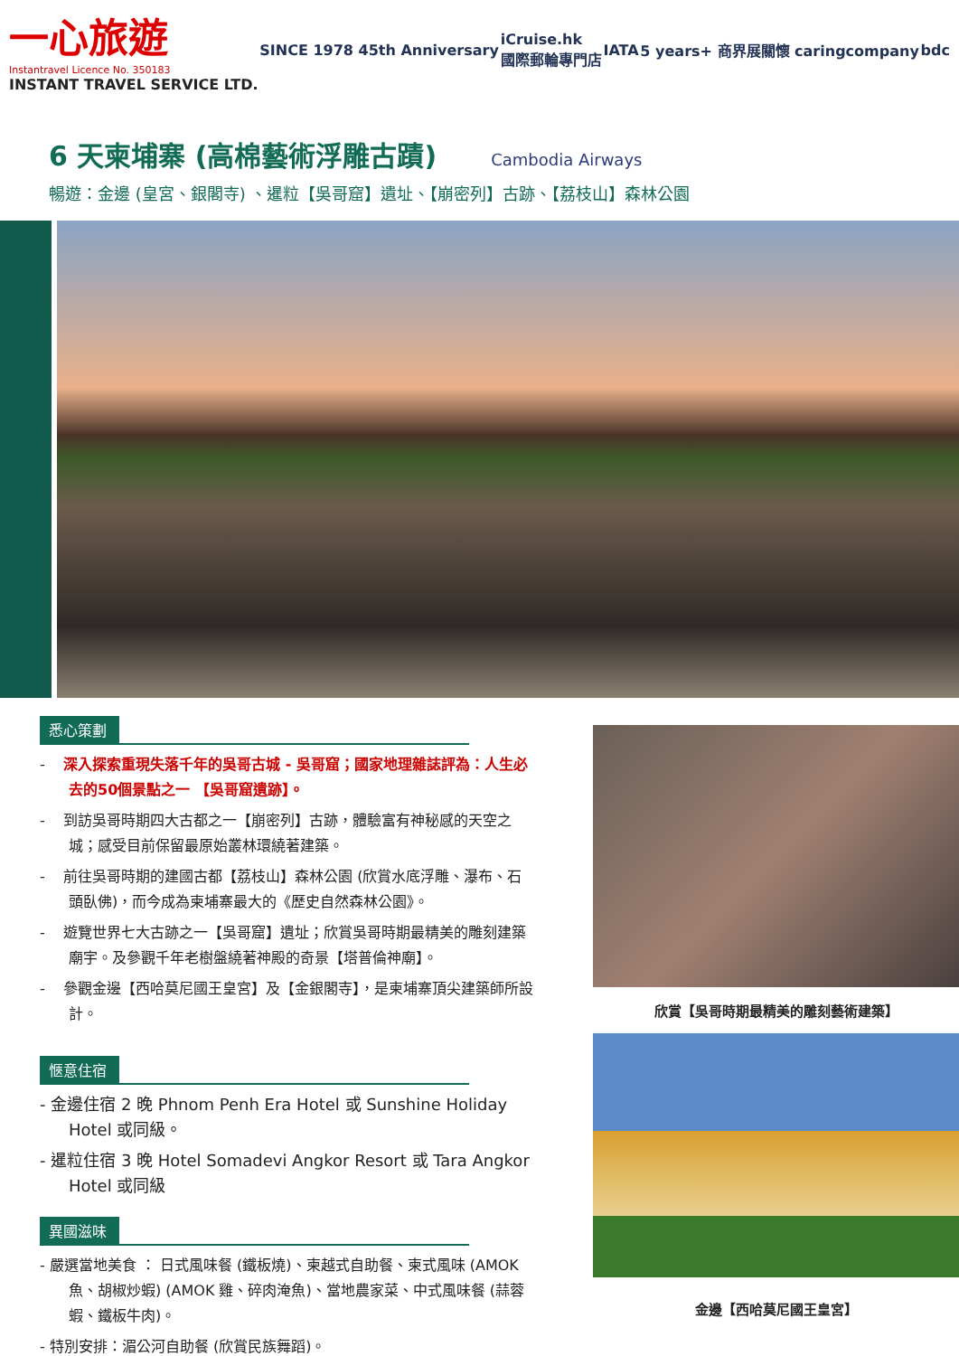一心旅遊
Instantravel Licence No. 350183
INSTANT TRAVEL SERVICE LTD.
SINCE 1978 45th Anniversary
iCruise.hk
國際郵輪專門店
IATA
5 years+ 商界展關懷 caringcompany
bdc
6 天柬埔寨 (高棉藝術浮雕古蹟)
Cambodia Airways
暢遊：金邊 (皇宮、銀閣寺) 、暹粒【吳哥窟】遺址、【崩密列】古跡、【荔枝山】森林公園
悉心策劃
- 深入探索重現失落千年的吳哥古城 - 吳哥窟；國家地理雜誌評為：人生必去的50個景點之一 【吳哥窟遺跡】。
- 到訪吳哥時期四大古都之一【崩密列】古跡，體驗富有神秘感的天空之城；感受目前保留最原始叢林環繞著建築。
- 前往吳哥時期的建國古都【荔枝山】森林公園 (欣賞水底浮雕、瀑布、石頭臥佛)，而今成為柬埔寨最大的《歷史自然森林公園》。
- 遊覽世界七大古跡之一【吳哥窟】遺址；欣賞吳哥時期最精美的雕刻建築廟宇。及參觀千年老樹盤繞著神殿的奇景【塔普倫神廟】。
- 參觀金邊【西哈莫尼國王皇宮】及【金銀閣寺】，是柬埔寨頂尖建築師所設計。
愜意住宿
- 金邊住宿 2 晚 Phnom Penh Era Hotel 或 Sunshine Holiday Hotel 或同級。
- 暹粒住宿 3 晚 Hotel Somadevi Angkor Resort 或 Tara Angkor Hotel 或同級
異國滋味
- 嚴選當地美食 ： 日式風味餐 (鐵板燒)、柬越式自助餐、柬式風味 (AMOK 魚、胡椒炒蝦) (AMOK 雞、碎肉淹魚)、當地農家菜、中式風味餐 (蒜蓉蝦、鐵板牛肉)。
- 特別安排：湄公河自助餐 (欣賞民族舞蹈)。
欣賞【吳哥時期最精美的雕刻藝術建築】
金邊【西哈莫尼國王皇宮】